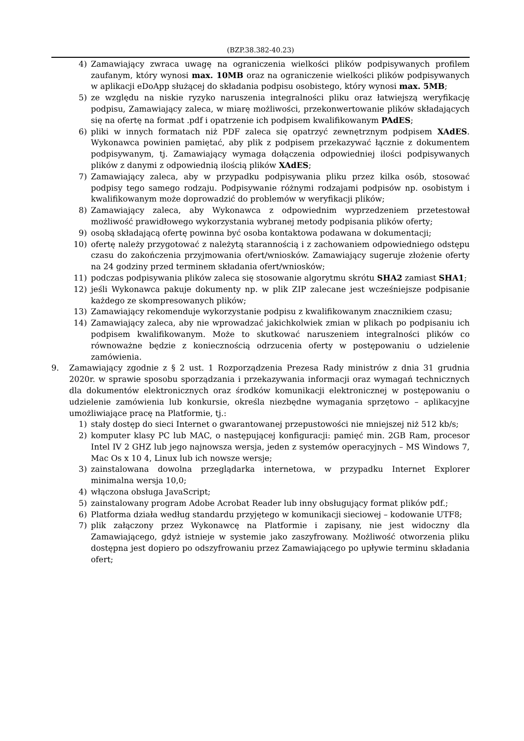(BZP.38.382-40.23)
4) Zamawiający zwraca uwagę na ograniczenia wielkości plików podpisywanych profilem zaufanym, który wynosi max. 10MB oraz na ograniczenie wielkości plików podpisywanych w aplikacji eDoApp służącej do składania podpisu osobistego, który wynosi max. 5MB;
5) ze względu na niskie ryzyko naruszenia integralności pliku oraz łatwiejszą weryfikację podpisu, Zamawiający zaleca, w miarę możliwości, przekonwertowanie plików składających się na ofertę na format .pdf i opatrzenie ich podpisem kwalifikowanym PAdES;
6) pliki w innych formatach niż PDF zaleca się opatrzyć zewnętrznym podpisem XAdES. Wykonawca powinien pamiętać, aby plik z podpisem przekazywać łącznie z dokumentem podpisywanym, tj. Zamawiający wymaga dołączenia odpowiedniej ilości podpisywanych plików z danymi z odpowiednią ilością plików XAdES;
7) Zamawiający zaleca, aby w przypadku podpisywania pliku przez kilka osób, stosować podpisy tego samego rodzaju. Podpisywanie różnymi rodzajami podpisów np. osobistym i kwalifikowanym może doprowadzić do problemów w weryfikacji plików;
8) Zamawiający zaleca, aby Wykonawca z odpowiednim wyprzedzeniem przetestował możliwość prawidłowego wykorzystania wybranej metody podpisania plików oferty;
9) osobą składającą ofertę powinna być osoba kontaktowa podawana w dokumentacji;
10) ofertę należy przygotować z należytą starannością i z zachowaniem odpowiedniego odstępu czasu do zakończenia przyjmowania ofert/wniosków. Zamawiający sugeruje złożenie oferty na 24 godziny przed terminem składania ofert/wniosków;
11) podczas podpisywania plików zaleca się stosowanie algorytmu skrótu SHA2 zamiast SHA1;
12) jeśli Wykonawca pakuje dokumenty np. w plik ZIP zalecane jest wcześniejsze podpisanie każdego ze skompresowanych plików;
13) Zamawiający rekomenduje wykorzystanie podpisu z kwalifikowanym znacznikiem czasu;
14) Zamawiający zaleca, aby nie wprowadzać jakichkolwiek zmian w plikach po podpisaniu ich podpisem kwalifikowanym. Może to skutkować naruszeniem integralności plików co równoważne będzie z koniecznością odrzucenia oferty w postępowaniu o udzielenie zamówienia.
9. Zamawiający zgodnie z § 2 ust. 1 Rozporządzenia Prezesa Rady ministrów z dnia 31 grudnia 2020r. w sprawie sposobu sporządzania i przekazywania informacji oraz wymagań technicznych dla dokumentów elektronicznych oraz środków komunikacji elektronicznej w postępowaniu o udzielenie zamówienia lub konkursie, określa niezbędne wymagania sprzętowo – aplikacyjne umożliwiające pracę na Platformie, tj.:
1) stały dostęp do sieci Internet o gwarantowanej przepustowości nie mniejszej niż 512 kb/s;
2) komputer klasy PC lub MAC, o następującej konfiguracji: pamięć min. 2GB Ram, procesor Intel IV 2 GHZ lub jego najnowsza wersja, jeden z systemów operacyjnych – MS Windows 7, Mac Os x 10 4, Linux lub ich nowsze wersje;
3) zainstalowana dowolna przeglądarka internetowa, w przypadku Internet Explorer minimalna wersja 10,0;
4) włączona obsługa JavaScript;
5) zainstalowany program Adobe Acrobat Reader lub inny obsługujący format plików pdf.;
6) Platforma działa według standardu przyjętego w komunikacji sieciowej – kodowanie UTF8;
7) plik załączony przez Wykonawcę na Platformie i zapisany, nie jest widoczny dla Zamawiającego, gdyż istnieje w systemie jako zaszyfrowany. Możliwość otworzenia pliku dostępna jest dopiero po odszyfrowaniu przez Zamawiającego po upływie terminu składania ofert;